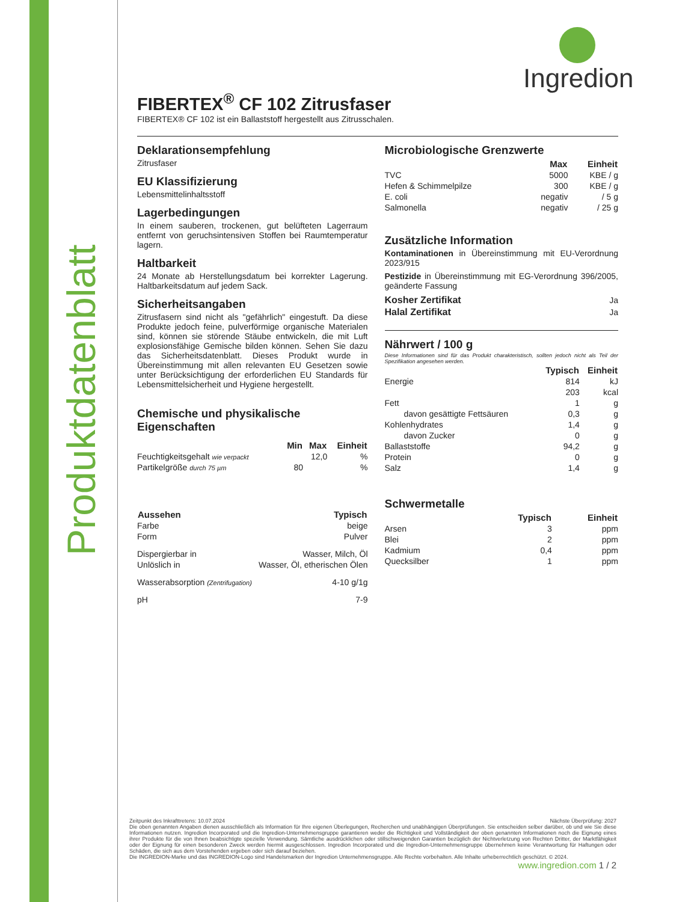Produktdatenblatt
Ingredion
FIBERTEX<sup>®</sup> CF 102 Zitrusfaser
FIBERTEX® CF 102 ist ein Ballaststoff hergestellt aus Zitrusschalen.
Deklarationsempfehlung
Zitrusfaser
EU Klassifizierung
Lebensmittelinhaltsstoff
Lagerbedingungen
In einem sauberen, trockenen, gut belüfteten Lagerraum entfernt von geruchsintensiven Stoffen bei Raumtemperatur lagern.
Haltbarkeit
24 Monate ab Herstellungsdatum bei korrekter Lagerung. Haltbarkeitsdatum auf jedem Sack.
Sicherheitsangaben
Zitrusfasern sind nicht als "gefährlich" eingestuft. Da diese Produkte jedoch feine, pulverförmige organische Materialen sind, können sie störende Stäube entwickeln, die mit Luft explosionsfähige Gemische bilden können. Sehen Sie dazu das Sicherheitsdatenblatt. Dieses Produkt wurde in Übereinstimmung mit allen relevanten EU Gesetzen sowie unter Berücksichtigung der erforderlichen EU Standards für Lebensmittelsicherheit und Hygiene hergestellt.
Chemische und physikalische Eigenschaften
| | Min | Max | Einheit |
| --- | --- | --- | --- |
| Feuchtigkeitsgehalt wie verpackt | | 12,0 | % |
| Partikelgröße durch 75 µm | 80 | | % |
| Aussehen | Typisch |
| --- | --- |
| Farbe | beige |
| Form | Pulver |
| Dispergierbar in | Wasser, Milch, Öl |
| Unlöslich in | Wasser, Öl, etherischen Ölen |
| Wasserabsorption (Zentrifugation) | 4-10 g/1g |
| pH | 7-9 |
Microbiologische Grenzwerte
| | Max | Einheit |
| --- | --- | --- |
| TVC | 5000 | KBE / g |
| Hefen & Schimmelpilze | 300 | KBE / g |
| E. coli | negativ | / 5 g |
| Salmonella | negativ | / 25 g |
Zusätzliche Information
Kontaminationen in Übereinstimmung mit EU-Verordnung 2023/915
Pestizide in Übereinstimmung mit EG-Verordnung 396/2005, geänderte Fassung
| Kosher Zertifikat | Ja |
| Halal Zertifikat | Ja |
Nährwert / 100 g
Diese Informationen sind für das Produkt charakteristisch, sollten jedoch nicht als Teil der Spezifikation angesehen werden.
| | Typisch | Einheit |
| --- | --- | --- |
| Energie | 814 | kJ |
| | 203 | kcal |
| Fett | 1 | g |
| davon gesättigte Fettsäuren | 0,3 | g |
| Kohlenhydrates | 1,4 | g |
| davon Zucker | 0 | g |
| Ballaststoffe | 94,2 | g |
| Protein | 0 | g |
| Salz | 1,4 | g |
Schwermetalle
| | Typisch | Einheit |
| --- | --- | --- |
| Arsen | 3 | ppm |
| Blei | 2 | ppm |
| Kadmium | 0,4 | ppm |
| Quecksilber | 1 | ppm |
Zeitpunkt des Inkrafttretens: 10.07.2024 Nächste Überprüfung: 2027
Die oben genannten Angaben dienen ausschließlich als Information für Ihre eigenen Überlegungen, Recherchen und unabhängigen Überprüfungen. Sie entscheiden selber darüber, ob und wie Sie diese Informationen nutzen. Ingredion Incorporated und die Ingredion-Unternehmensgruppe garantieren weder die Richtigkeit und Vollständigkeit der oben genannten Informationen noch die Eignung eines ihrer Produkte für die von Ihnen beabsichtigte spezielle Verwendung. Sämtliche ausdrücklichen oder stillschweigenden Garantien bezüglich der Nichtverletzung von Rechten Dritter, der Marktfähigkeit oder der Eignung für einen besonderen Zweck werden hiermit ausgeschlossen. Ingredion Incorporated und die Ingredion-Unternehmensgruppe übernehmen keine Verantwortung für Haftungen oder Schäden, die sich aus dem Vorstehenden ergeben oder sich darauf beziehen.
Die INGREDION-Marke und das INGREDION-Logo sind Handelsmarken der Ingredion Unternehmensgruppe. Alle Rechte vorbehalten. Alle Inhalte urheberrechtlich geschützt. © 2024.
www.ingredion.com 1 / 2